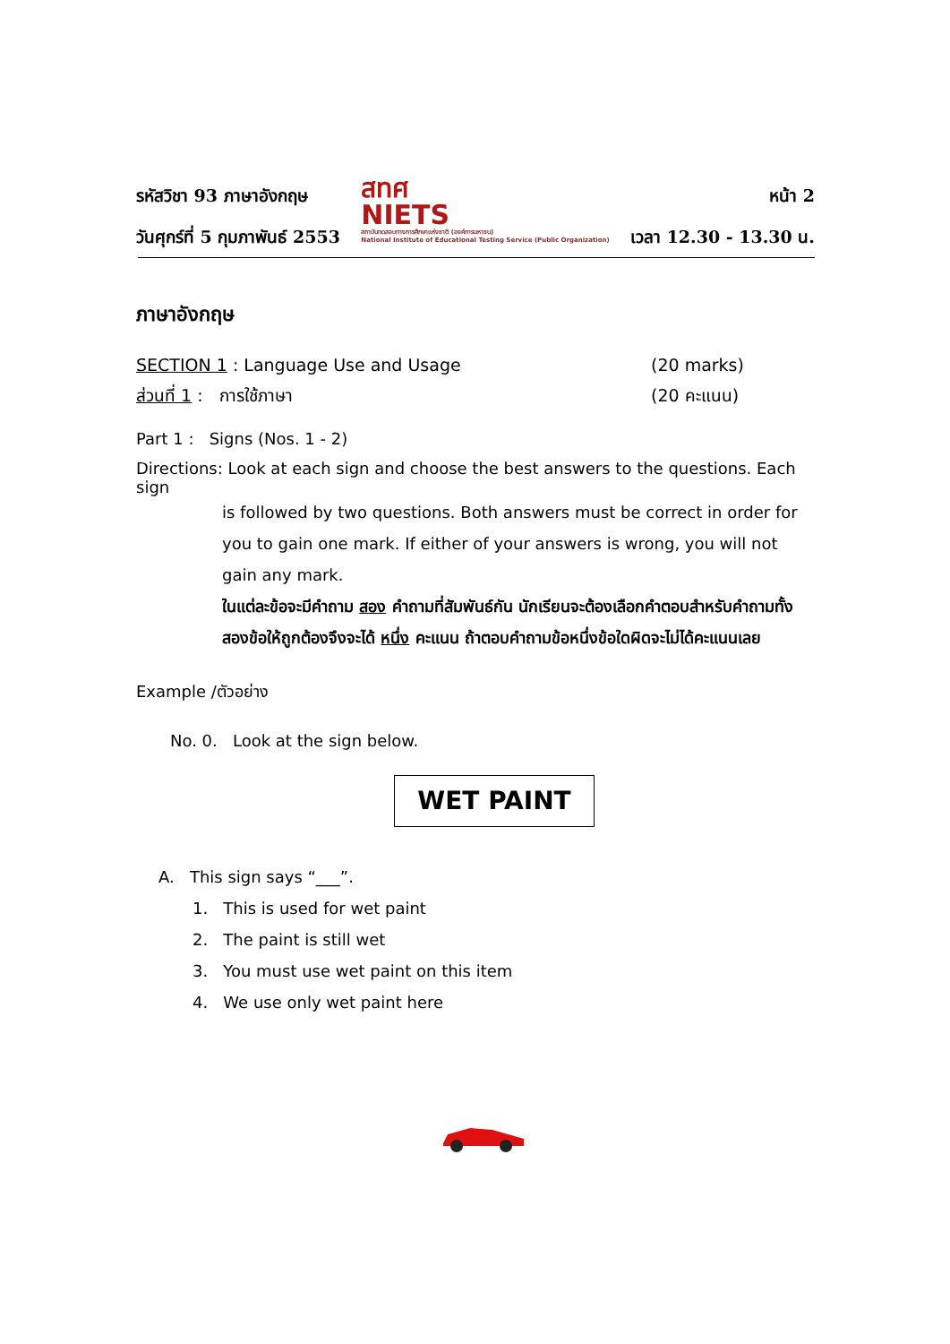รหัสวิชา 93 ภาษาอังกฤษ
วันศุกร์ที่ 5 กุมภาพันธ์ 2553
สทศ
NIETS
สถาบันทดสอบทางการศึกษาแห่งชาติ (องค์การมหาชน)
National Institute of Educational Testing Service (Public Organization)
หน้า 2
เวลา 12.30 - 13.30 น.
ภาษาอังกฤษ
SECTION 1 : Language Use and Usage (20 marks)
ส่วนที่ 1 : การใช้ภาษา (20 คะแนน)
Part 1 : Signs (Nos. 1 - 2)
Directions: Look at each sign and choose the best answers to the questions. Each sign
is followed by two questions. Both answers must be correct in order for you to gain one mark. If either of your answers is wrong, you will not gain any mark.
ในแต่ละข้อจะมีคำถาม สอง คำถามที่สัมพันธ์กัน นักเรียนจะต้องเลือกคำตอบสำหรับคำถามทั้งสองข้อให้ถูกต้องจึงจะได้ หนึ่ง คะแนน ถ้าตอบคำถามข้อหนึ่งข้อใดผิดจะไม่ได้คะแนนเลย
Example /ตัวอย่าง
No. 0. Look at the sign below.
WET PAINT
A. This sign says “___”.
1. This is used for wet paint
2. The paint is still wet
3. You must use wet paint on this item
4. We use only wet paint here